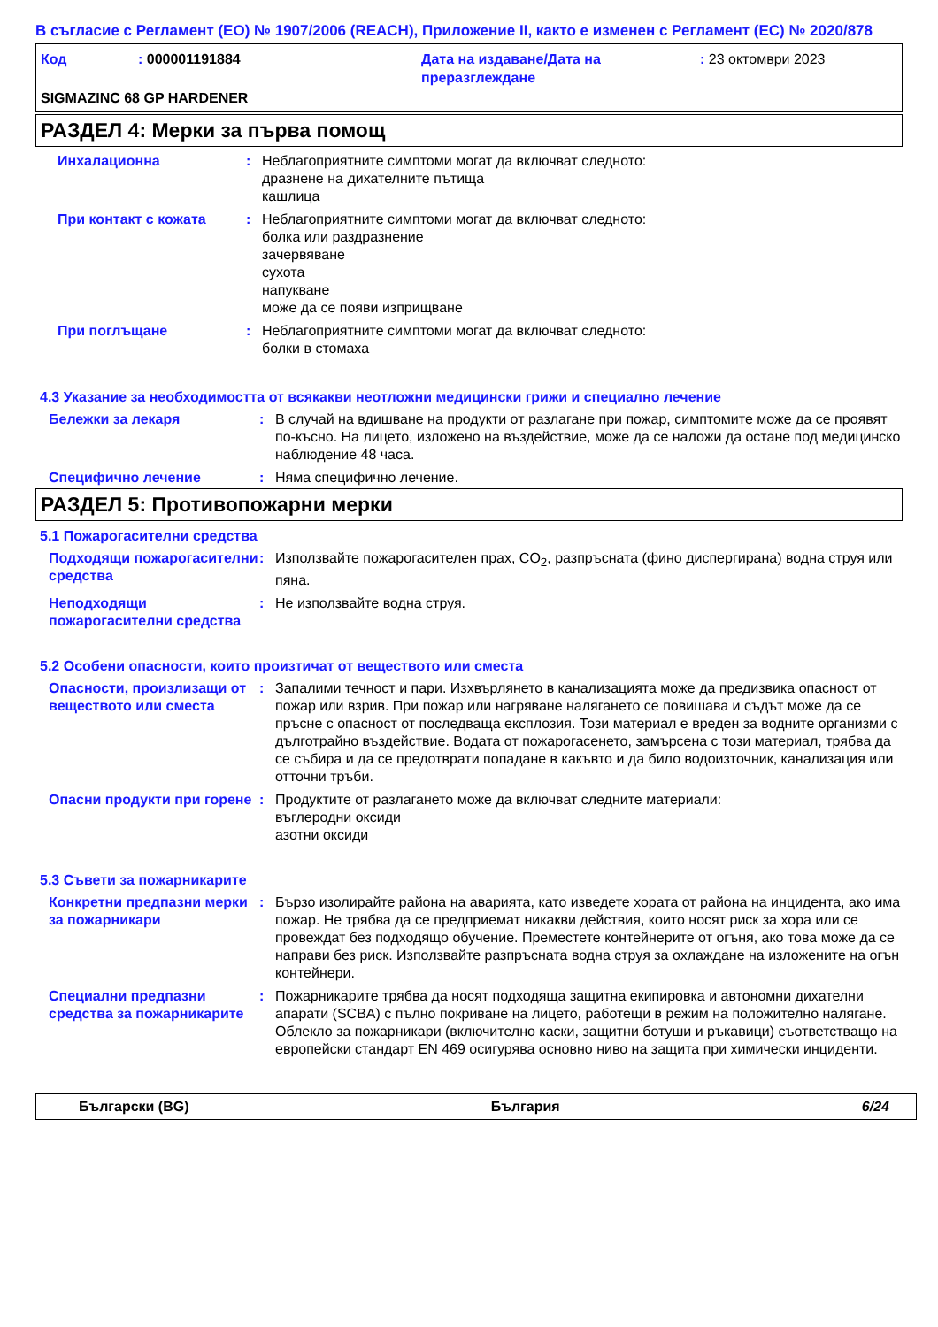В съгласие с Регламент (ЕО) № 1907/2006 (REACH), Приложение II, както е изменен с Регламент (ЕС) № 2020/878
Код : 000001191884 Дата на издаване/Дата на преразглеждане
: 23 октомври 2023
SIGMAZINC 68 GP HARDENER
РАЗДЕЛ 4: Мерки за първа помощ
Инхалационна : Неблагоприятните симптоми могат да включват следното:
дразнене на дихателните пътища
кашлица
При контакт с кожата : Неблагоприятните симптоми могат да включват следното:
болка или раздразнение
зачервяване
сухота
напукване
може да се появи изприщване
При поглъщане : Неблагоприятните симптоми могат да включват следното:
болки в стомаха
4.3 Указание за необходимостта от всякакви неотложни медицински грижи и специално лечение
Бележки за лекаря : В случай на вдишване на продукти от разлагане при пожар, симптомите може да се проявят по-късно. На лицето, изложено на въздействие, може да се наложи да остане под медицинско наблюдение 48 часа.
Специфично лечение : Няма специфично лечение.
РАЗДЕЛ 5: Противопожарни мерки
5.1 Пожарогасителни средства
Подходящи пожарогасителни средства
: Използвайте пожарогасителен прах, CO<sub>2</sub>, разпръсната (фино диспергирана) водна струя или пяна.
Неподходящи пожарогасителни средства
: Не използвайте водна струя.
5.2 Особени опасности, които произтичат от веществото или сместа
Опасности, произлизащи от веществото или сместа
: Запалими течност и пари. Изхвърлянето в канализацията може да предизвика опасност от пожар или взрив. При пожар или нагряване налягането се повишава и съдът може да се пръсне с опасност от последваща експлозия. Този материал е вреден за водните организми с дълготрайно въздействие. Водата от пожарогасенето, замърсена с този материал, трябва да се събира и да се предотврати попадане в какъвто и да било водоизточник, канализация или отточни тръби.
Опасни продукти при горене : Продуктите от разлагането може да включват следните материали:
въглеродни оксиди
азотни оксиди
5.3 Съвети за пожарникарите
Конкретни предпазни мерки за пожарникари
: Бързо изолирайте района на аварията, като изведете хората от района на инцидента, ако има пожар. Не трябва да се предприемат никакви действия, които носят риск за хора или се провеждат без подходящо обучение. Преместете контейнерите от огъня, ако това може да се направи без риск. Използвайте разпръсната водна струя за охлаждане на изложените на огън контейнери.
Специални предпазни средства за пожарникарите
: Пожарникарите трябва да носят подходяща защитна екипировка и автономни дихателни апарати (SCBA) с пълно покриване на лицето, работещи в режим на положително налягане. Облекло за пожарникари (включително каски, защитни ботуши и ръкавици) съответстващо на европейски стандарт EN 469 осигурява основно ниво на защита при химически инциденти.
Български (BG) България 6/24